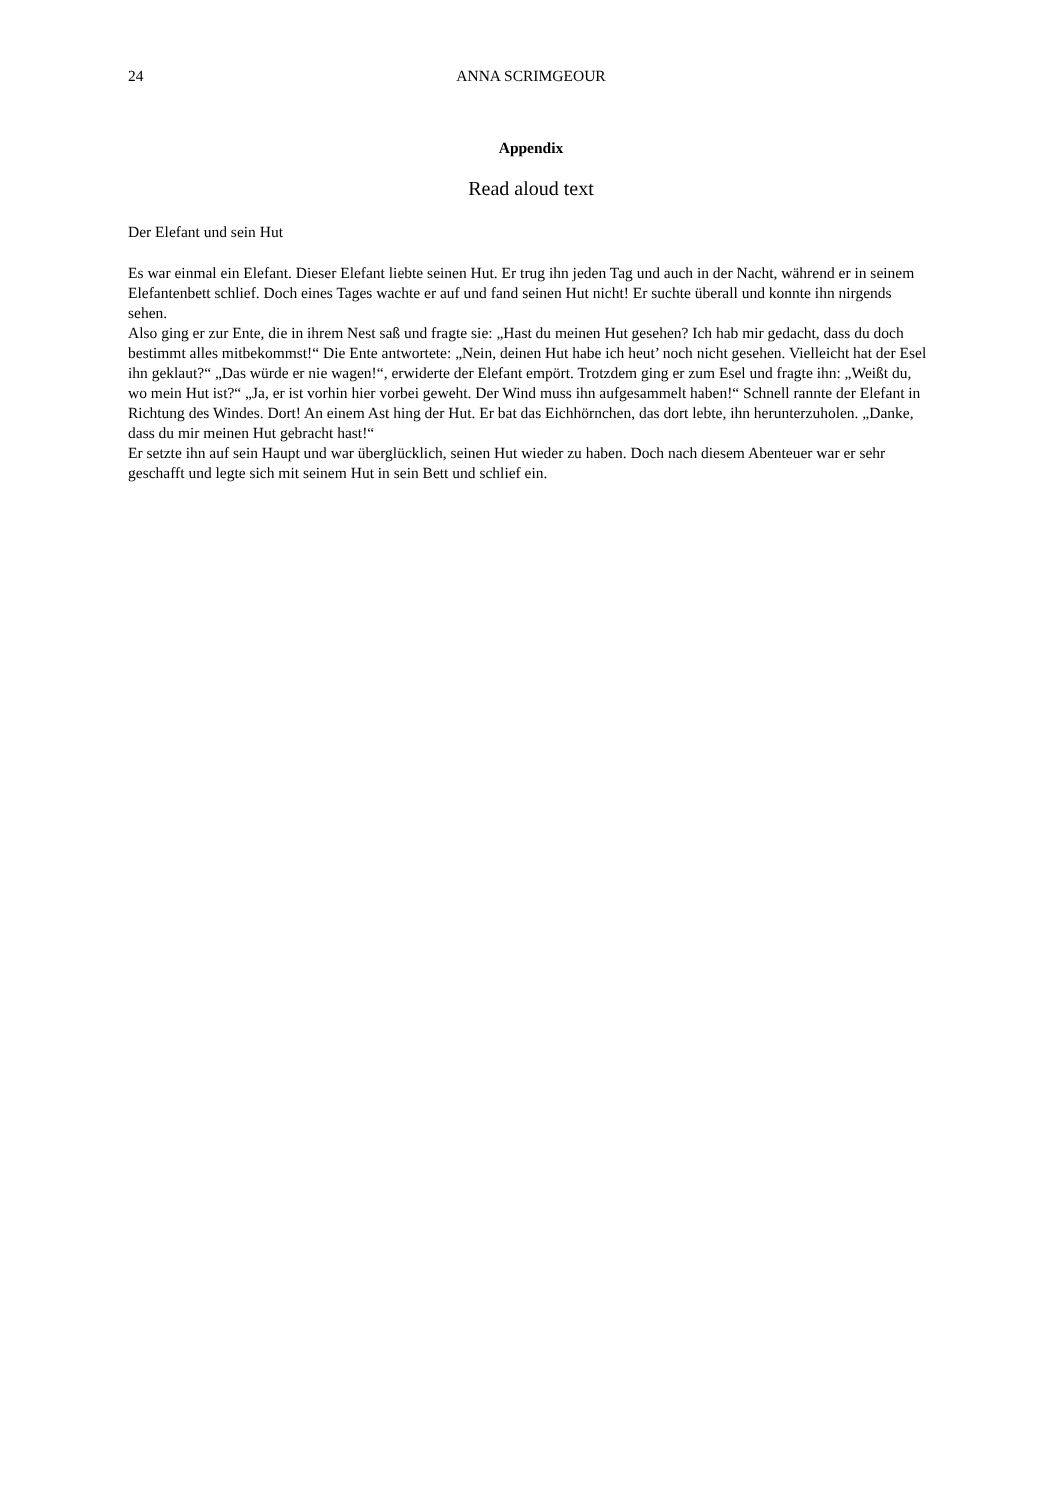24 ANNA SCRIMGEOUR
Appendix
Read aloud text
Der Elefant und sein Hut
Es war einmal ein Elefant. Dieser Elefant liebte seinen Hut. Er trug ihn jeden Tag und auch in der Nacht, während er in seinem Elefantenbett schlief. Doch eines Tages wachte er auf und fand seinen Hut nicht! Er suchte überall und konnte ihn nirgends sehen.
Also ging er zur Ente, die in ihrem Nest saß und fragte sie: „Hast du meinen Hut gesehen? Ich hab mir gedacht, dass du doch bestimmt alles mitbekommst!“ Die Ente antwortete: „Nein, deinen Hut habe ich heut’ noch nicht gesehen. Vielleicht hat der Esel ihn geklaut?“ „Das würde er nie wagen!“, erwiderte der Elefant empört. Trotzdem ging er zum Esel und fragte ihn: „Weißt du, wo mein Hut ist?“ „Ja, er ist vorhin hier vorbei geweht. Der Wind muss ihn aufgesammelt haben!“ Schnell rannte der Elefant in Richtung des Windes. Dort! An einem Ast hing der Hut. Er bat das Eichhörnchen, das dort lebte, ihn herunterzuholen. „Danke, dass du mir meinen Hut gebracht hast!“
Er setzte ihn auf sein Haupt und war überglücklich, seinen Hut wieder zu haben. Doch nach diesem Abenteuer war er sehr geschafft und legte sich mit seinem Hut in sein Bett und schlief ein.